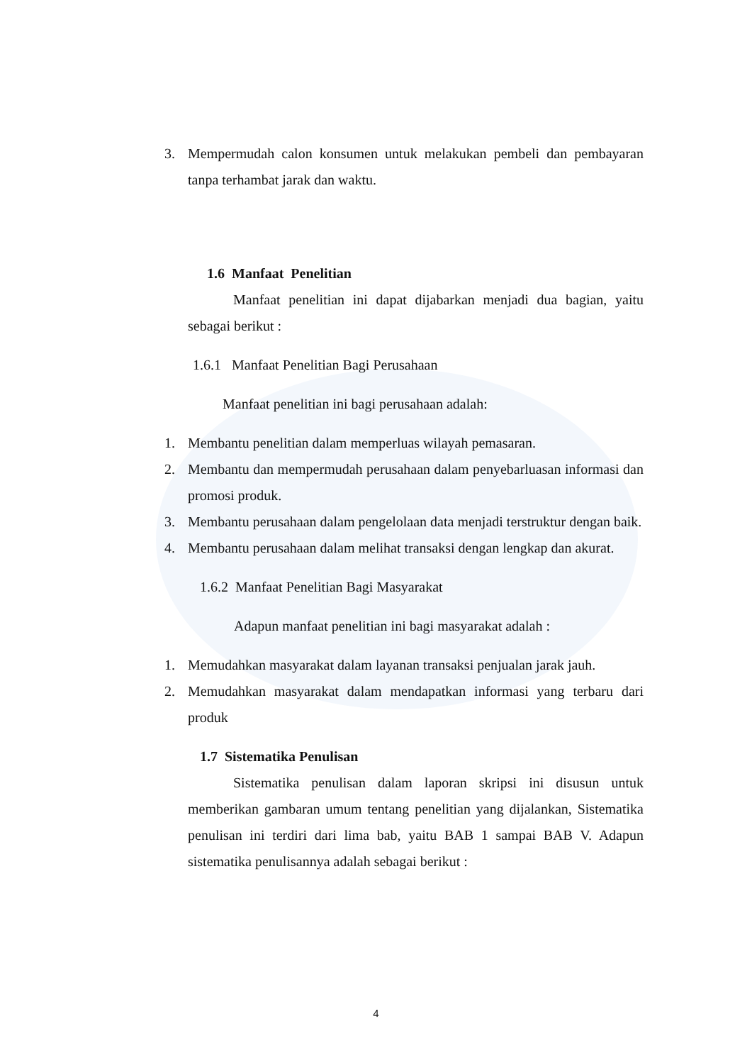3. Mempermudah calon konsumen untuk melakukan pembeli dan pembayaran tanpa terhambat jarak dan waktu.
1.6 Manfaat Penelitian
Manfaat penelitian ini dapat dijabarkan menjadi dua bagian, yaitu sebagai berikut :
1.6.1 Manfaat Penelitian Bagi Perusahaan
Manfaat penelitian ini bagi perusahaan adalah:
1. Membantu penelitian dalam memperluas wilayah pemasaran.
2. Membantu dan mempermudah perusahaan dalam penyebarluasan informasi dan promosi produk.
3. Membantu perusahaan dalam pengelolaan data menjadi terstruktur dengan baik.
4. Membantu perusahaan dalam melihat transaksi dengan lengkap dan akurat.
1.6.2 Manfaat Penelitian Bagi Masyarakat
Adapun manfaat penelitian ini bagi masyarakat adalah :
1. Memudahkan masyarakat dalam layanan transaksi penjualan jarak jauh.
2. Memudahkan masyarakat dalam mendapatkan informasi yang terbaru dari produk
1.7 Sistematika Penulisan
Sistematika penulisan dalam laporan skripsi ini disusun untuk memberikan gambaran umum tentang penelitian yang dijalankan, Sistematika penulisan ini terdiri dari lima bab, yaitu BAB 1 sampai BAB V. Adapun sistematika penulisannya adalah sebagai berikut :
4